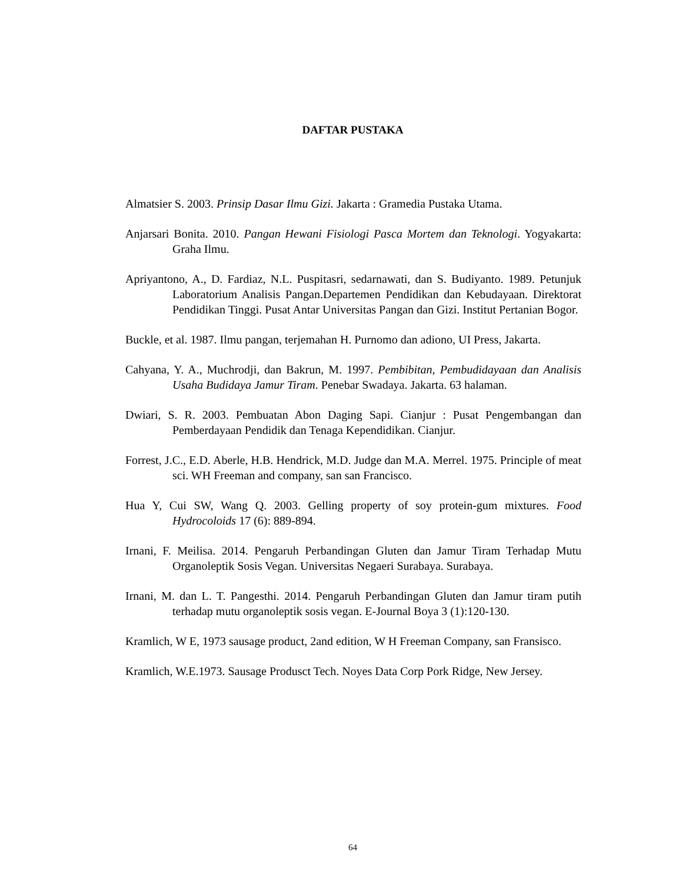DAFTAR PUSTAKA
Almatsier S. 2003. Prinsip Dasar Ilmu Gizi. Jakarta : Gramedia Pustaka Utama.
Anjarsari Bonita. 2010. Pangan Hewani Fisiologi Pasca Mortem dan Teknologi. Yogyakarta: Graha Ilmu.
Apriyantono, A., D. Fardiaz, N.L. Puspitasri, sedarnawati, dan S. Budiyanto. 1989. Petunjuk Laboratorium Analisis Pangan.Departemen Pendidikan dan Kebudayaan. Direktorat Pendidikan Tinggi. Pusat Antar Universitas Pangan dan Gizi. Institut Pertanian Bogor.
Buckle, et al. 1987. Ilmu pangan, terjemahan H. Purnomo dan adiono, UI Press, Jakarta.
Cahyana, Y. A., Muchrodji, dan Bakrun, M. 1997. Pembibitan, Pembudidayaan dan Analisis Usaha Budidaya Jamur Tiram. Penebar Swadaya. Jakarta. 63 halaman.
Dwiari, S. R. 2003. Pembuatan Abon Daging Sapi. Cianjur : Pusat Pengembangan dan Pemberdayaan Pendidik dan Tenaga Kependidikan. Cianjur.
Forrest, J.C., E.D. Aberle, H.B. Hendrick, M.D. Judge dan M.A. Merrel. 1975. Principle of meat sci. WH Freeman and company, san san Francisco.
Hua Y, Cui SW, Wang Q. 2003. Gelling property of soy protein-gum mixtures. Food Hydrocoloids 17 (6): 889-894.
Irnani, F. Meilisa. 2014. Pengaruh Perbandingan Gluten dan Jamur Tiram Terhadap Mutu Organoleptik Sosis Vegan. Universitas Negaeri Surabaya. Surabaya.
Irnani, M. dan L. T. Pangesthi. 2014. Pengaruh Perbandingan Gluten dan Jamur tiram putih terhadap mutu organoleptik sosis vegan. E-Journal Boya 3 (1):120-130.
Kramlich, W E, 1973 sausage product, 2and edition, W H Freeman Company, san Fransisco.
Kramlich, W.E.1973. Sausage Produsct Tech. Noyes Data Corp Pork Ridge, New Jersey.
64